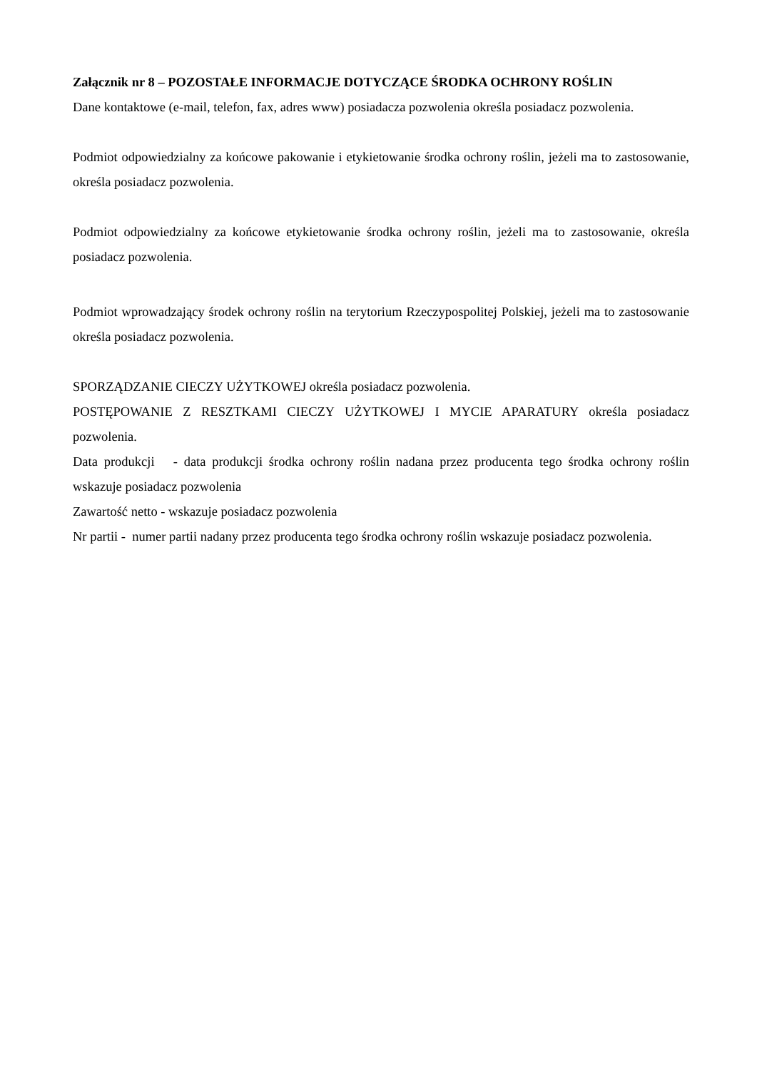Załącznik nr 8 – POZOSTAŁE INFORMACJE DOTYCZĄCE ŚRODKA OCHRONY ROŚLIN
Dane kontaktowe (e-mail, telefon, fax, adres www) posiadacza pozwolenia określa posiadacz pozwolenia.
Podmiot odpowiedzialny za końcowe pakowanie i etykietowanie środka ochrony roślin, jeżeli ma to zastosowanie, określa posiadacz pozwolenia.
Podmiot odpowiedzialny za końcowe etykietowanie środka ochrony roślin, jeżeli ma to zastosowanie, określa posiadacz pozwolenia.
Podmiot wprowadzający środek ochrony roślin na terytorium Rzeczypospolitej Polskiej, jeżeli ma to zastosowanie określa posiadacz pozwolenia.
SPORZĄDZANIE CIECZY UŻYTKOWEJ określa posiadacz pozwolenia.
POSTĘPOWANIE Z RESZTKAMI CIECZY UŻYTKOWEJ I MYCIE APARATURY określa posiadacz pozwolenia.
Data produkcji - data produkcji środka ochrony roślin nadana przez producenta tego środka ochrony roślin wskazuje posiadacz pozwolenia
Zawartość netto - wskazuje posiadacz pozwolenia
Nr partii - numer partii nadany przez producenta tego środka ochrony roślin wskazuje posiadacz pozwolenia.